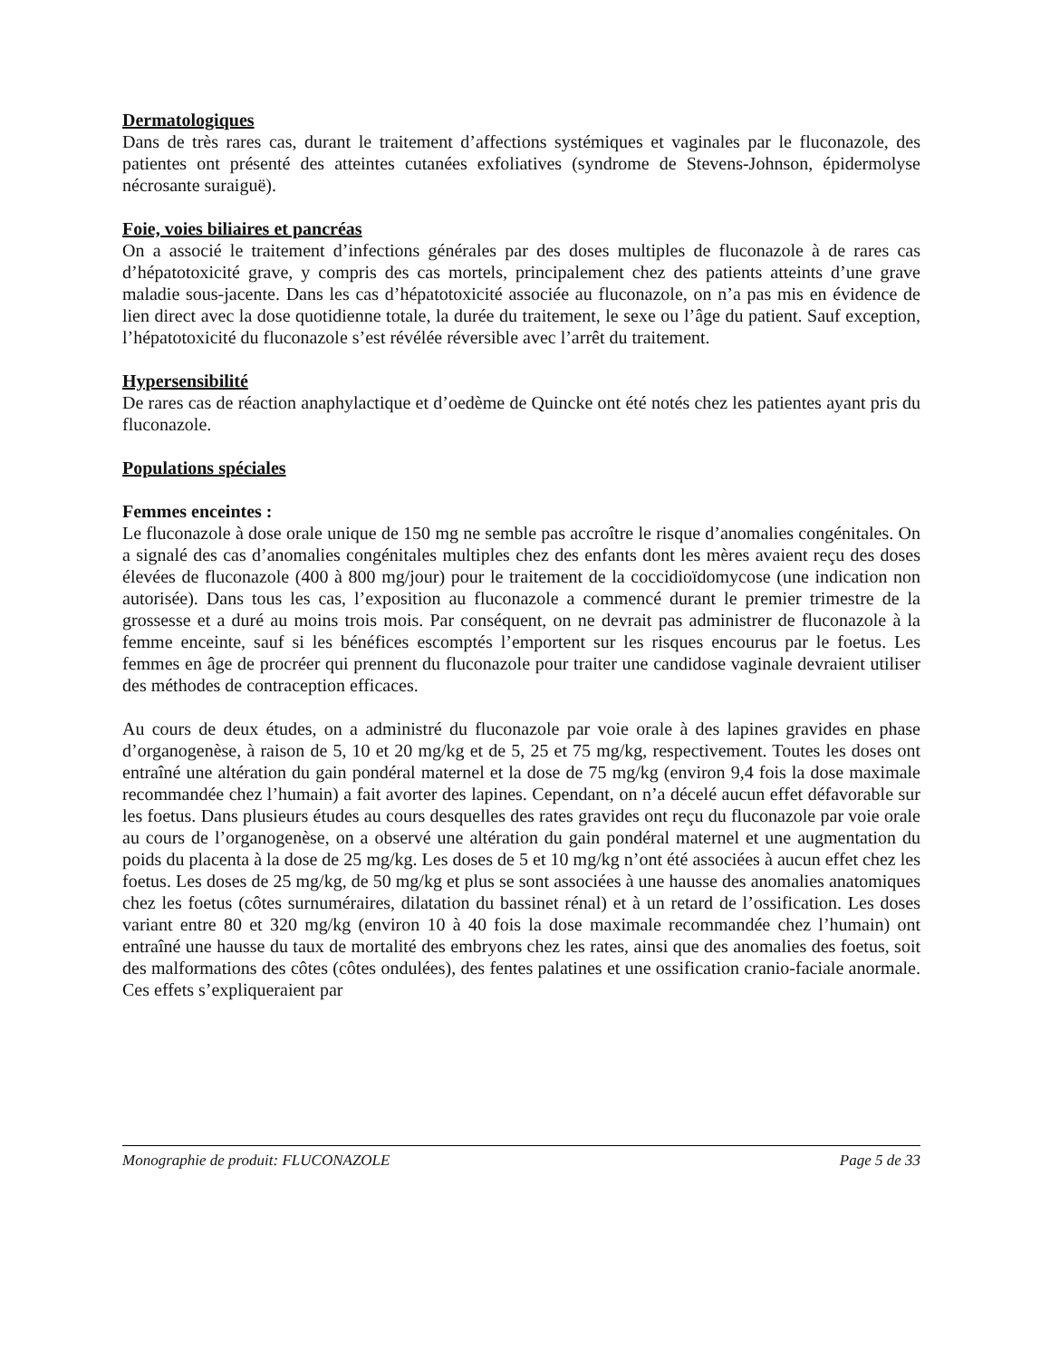Dermatologiques
Dans de très rares cas, durant le traitement d’affections systémiques et vaginales par le fluconazole, des patientes ont présenté des atteintes cutanées exfoliatives (syndrome de Stevens-Johnson, épidermolyse nécrosante suraiguë).
Foie, voies biliaires et pancréas
On a associé le traitement d’infections générales par des doses multiples de fluconazole à de rares cas d’hépatotoxicité grave, y compris des cas mortels, principalement chez des patients atteints d’une grave maladie sous-jacente. Dans les cas d’hépatotoxicité associée au fluconazole, on n’a pas mis en évidence de lien direct avec la dose quotidienne totale, la durée du traitement, le sexe ou l’âge du patient. Sauf exception, l’hépatotoxicité du fluconazole s’est révélée réversible avec l’arrêt du traitement.
Hypersensibilité
De rares cas de réaction anaphylactique et d’oedème de Quincke ont été notés chez les patientes ayant pris du fluconazole.
Populations spéciales
Femmes enceintes :
Le fluconazole à dose orale unique de 150 mg ne semble pas accroître le risque d’anomalies congénitales. On a signalé des cas d’anomalies congénitales multiples chez des enfants dont les mères avaient reçu des doses élevées de fluconazole (400 à 800 mg/jour) pour le traitement de la coccidioïdomycose (une indication non autorisée). Dans tous les cas, l’exposition au fluconazole a commencé durant le premier trimestre de la grossesse et a duré au moins trois mois. Par conséquent, on ne devrait pas administrer de fluconazole à la femme enceinte, sauf si les bénéfices escomptés l’emportent sur les risques encourus par le foetus. Les femmes en âge de procréer qui prennent du fluconazole pour traiter une candidose vaginale devraient utiliser des méthodes de contraception efficaces.
Au cours de deux études, on a administré du fluconazole par voie orale à des lapines gravides en phase d’organogenèse, à raison de 5, 10 et 20 mg/kg et de 5, 25 et 75 mg/kg, respectivement. Toutes les doses ont entraîné une altération du gain pondéral maternel et la dose de 75 mg/kg (environ 9,4 fois la dose maximale recommandée chez l’humain) a fait avorter des lapines. Cependant, on n’a décelé aucun effet défavorable sur les foetus. Dans plusieurs études au cours desquelles des rates gravides ont reçu du fluconazole par voie orale au cours de l’organogenèse, on a observé une altération du gain pondéral maternel et une augmentation du poids du placenta à la dose de 25 mg/kg. Les doses de 5 et 10 mg/kg n’ont été associées à aucun effet chez les foetus. Les doses de 25 mg/kg, de 50 mg/kg et plus se sont associées à une hausse des anomalies anatomiques chez les foetus (côtes surnuméraires, dilatation du bassinet rénal) et à un retard de l’ossification. Les doses variant entre 80 et 320 mg/kg (environ 10 à 40 fois la dose maximale recommandée chez l’humain) ont entraîné une hausse du taux de mortalité des embryons chez les rates, ainsi que des anomalies des foetus, soit des malformations des côtes (côtes ondulées), des fentes palatines et une ossification cranio-faciale anormale. Ces effets s’expliqueraient par
Monographie de produit: FLUCONAZOLE Page 5 de 33